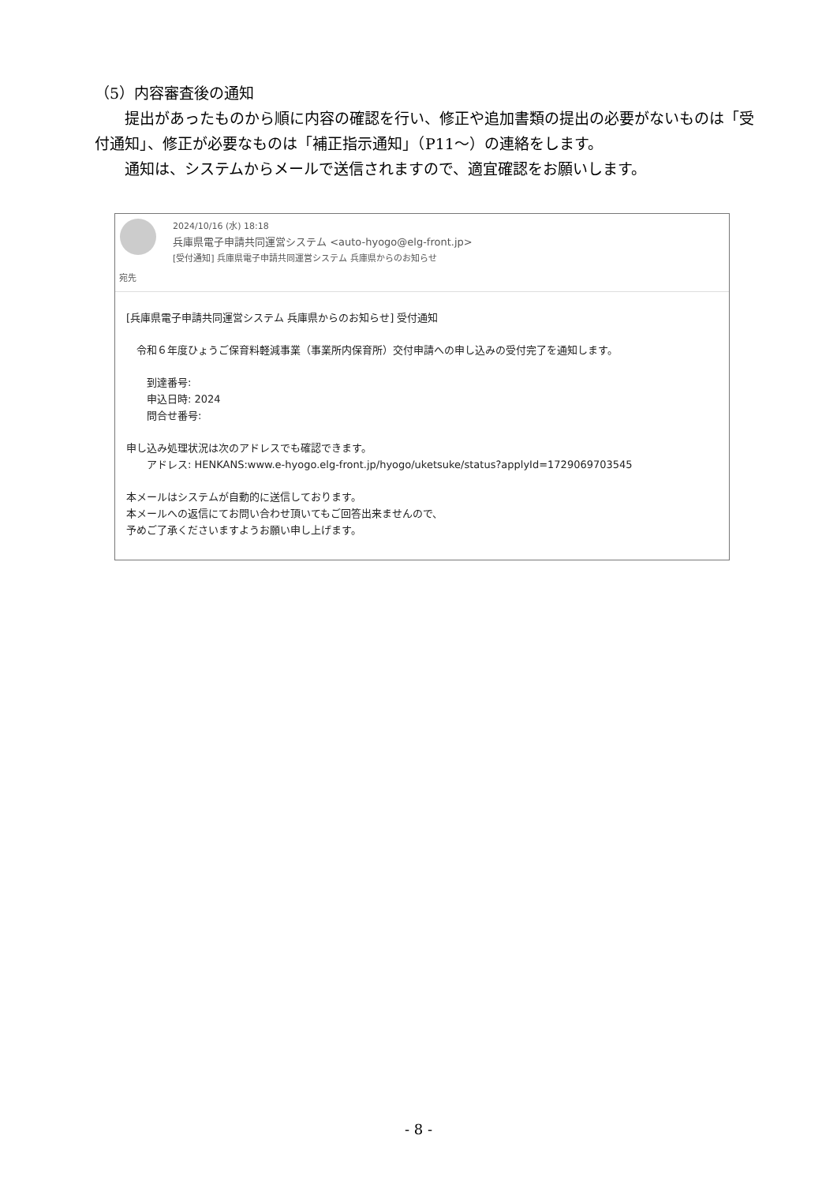（5）内容審査後の通知
提出があったものから順に内容の確認を行い、修正や追加書類の提出の必要がないものは「受付通知」、修正が必要なものは「補正指示通知」（P11～）の連絡をします。
通知は、システムからメールで送信されますので、適宜確認をお願いします。
2024/10/16 (水) 18:18
兵庫県電子申請共同運営システム <auto-hyogo@elg-front.jp>
[受付通知] 兵庫県電子申請共同運営システム 兵庫県からのお知らせ
宛先
[兵庫県電子申請共同運営システム 兵庫県からのお知らせ] 受付通知
　令和６年度ひょうご保育料軽減事業（事業所内保育所）交付申請への申し込みの受付完了を通知します。
　　到達番号:
　　申込日時: 2024
　　問合せ番号:
申し込み処理状況は次のアドレスでも確認できます。
　　アドレス: HENKANS:www.e-hyogo.elg-front.jp/hyogo/uketsuke/status?applyId=1729069703545
本メールはシステムが自動的に送信しております。
本メールへの返信にてお問い合わせ頂いてもご回答出来ませんので、
予めご了承くださいますようお願い申し上げます。
- 8 -